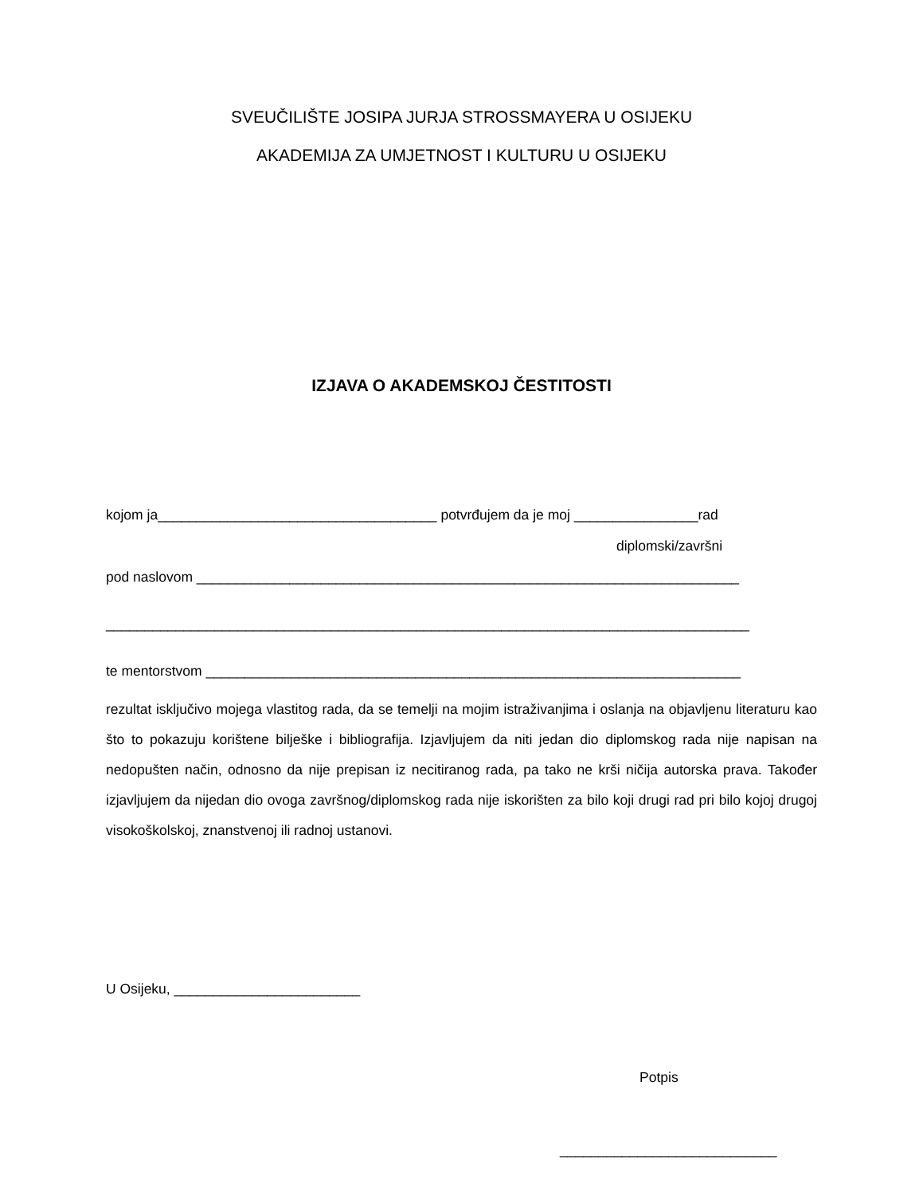SVEUČILIŠTE JOSIPA JURJA STROSSMAYERA U OSIJEKU
AKADEMIJA ZA UMJETNOST I KULTURU U OSIJEKU
IZJAVA O AKADEMSKOJ ČESTITOSTI
kojom ja____________________________________ potvrđujem da je moj ________________rad
diplomski/završni
pod naslovom ______________________________________________________________________
___________________________________________________________________________________
te mentorstvom _____________________________________________________________________
rezultat isključivo mojega vlastitog rada, da se temelji na mojim istraživanjima i oslanja na objavljenu literaturu kao što to pokazuju korištene bilješke i bibliografija. Izjavljujem da niti jedan dio diplomskog rada nije napisan na nedopušten način, odnosno da nije prepisan iz necitiranog rada, pa tako ne krši ničija autorska prava. Također izjavljujem da nijedan dio ovoga završnog/diplomskog rada nije iskorišten za bilo koji drugi rad pri bilo kojoj drugoj visokoškolskoj, znanstvenoj ili radnoj ustanovi.
U Osijeku, ________________________
Potpis
____________________________